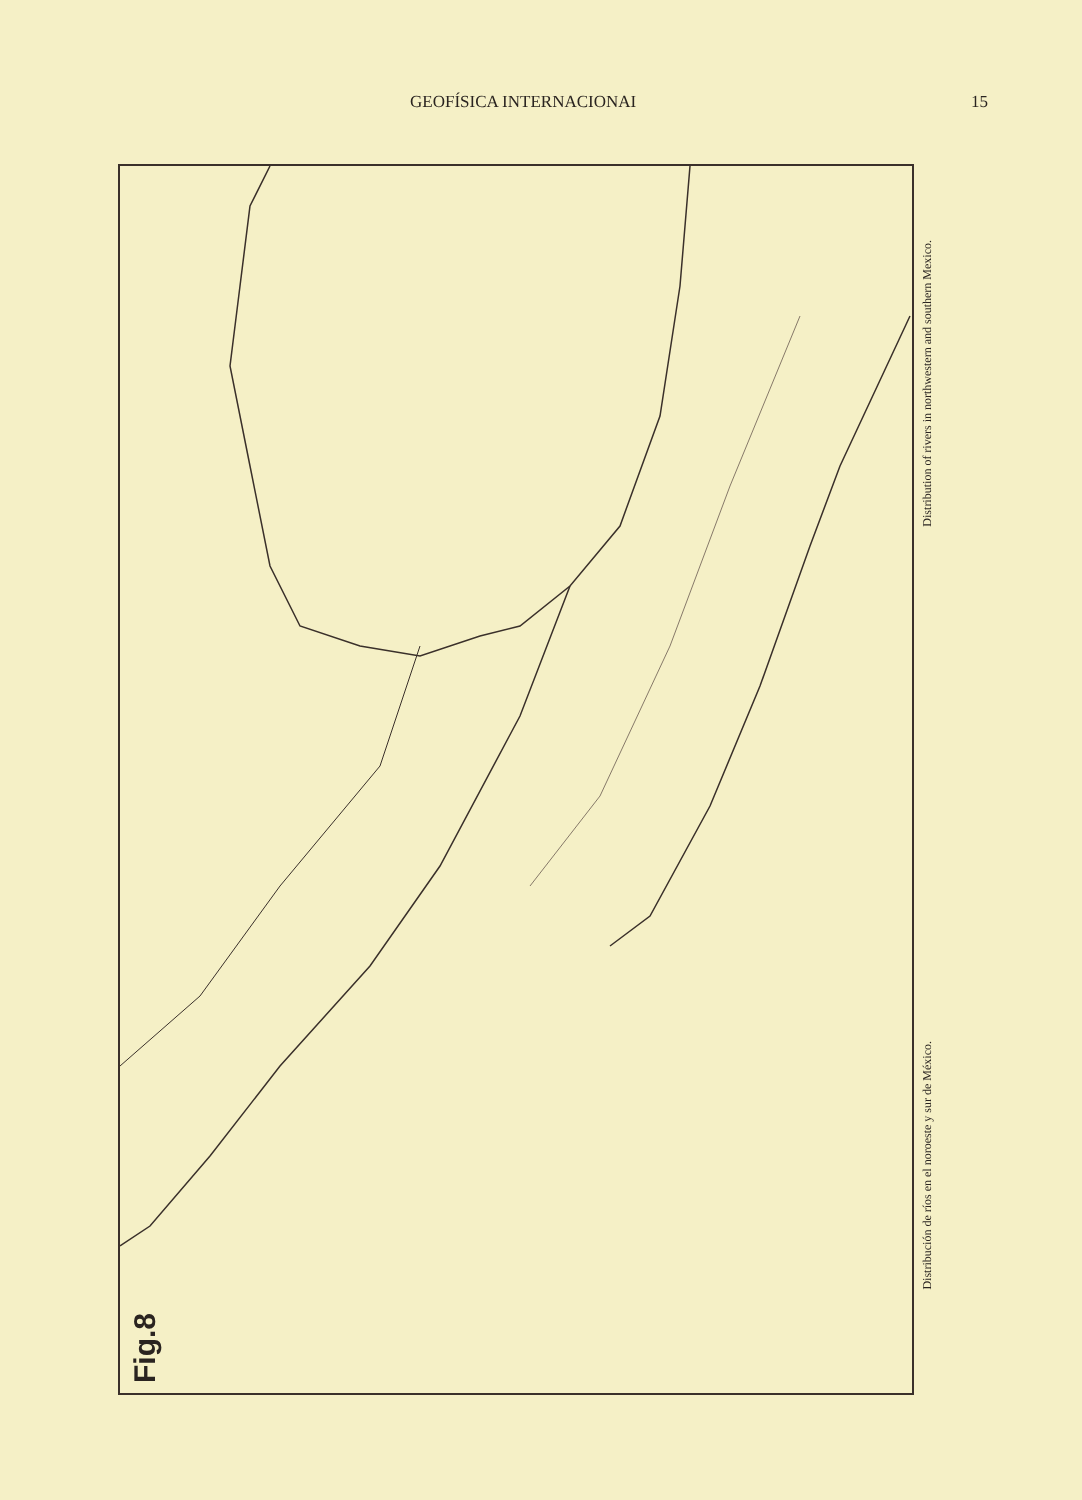GEOFÍSICA INTERNACIONAI 15
Fig.8
Distribution of rivers in northwestern and southern Mexico.
Distribución de ríos en el noroeste y sur de México.